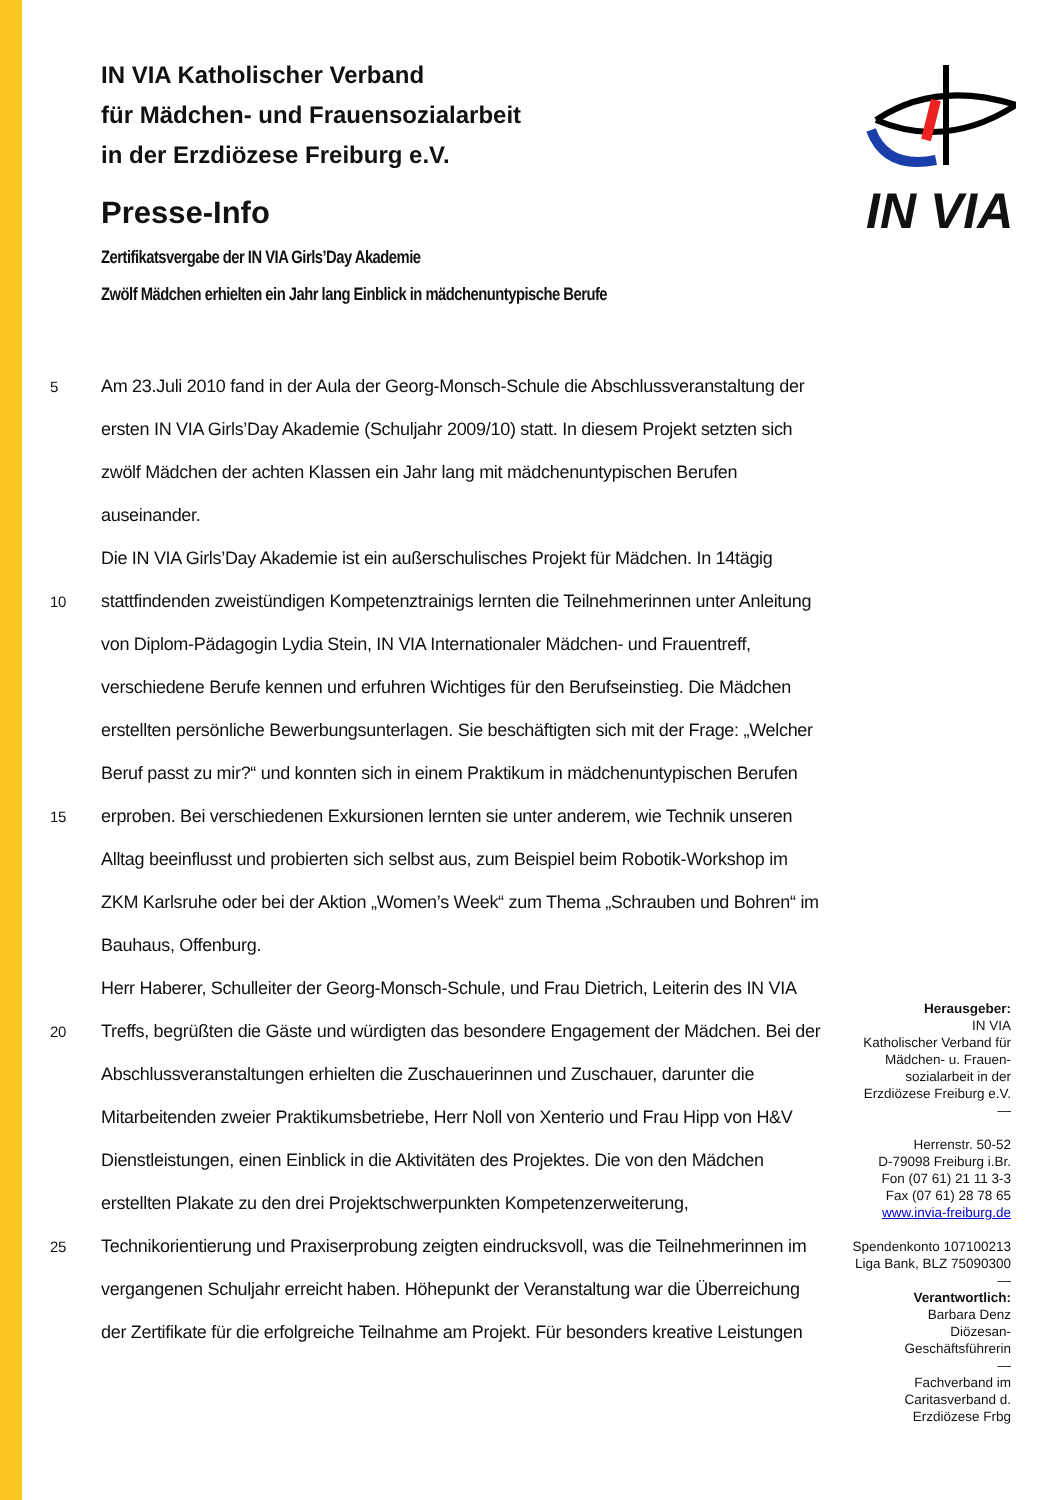IN VIA
IN VIA Katholischer Verband
für Mädchen- und Frauensozialarbeit
in der Erzdiözese Freiburg e.V.
Presse-Info
Zertifikatsvergabe der IN VIA Girls’Day Akademie
Zwölf Mädchen erhielten ein Jahr lang Einblick in mädchenuntypische Berufe
5 Am 23.Juli 2010 fand in der Aula der Georg-Monsch-Schule die Abschlussveranstaltung der
ersten IN VIA Girls’Day Akademie (Schuljahr 2009/10) statt. In diesem Projekt setzten sich
zwölf Mädchen der achten Klassen ein Jahr lang mit mädchenuntypischen Berufen
auseinander.
Die IN VIA Girls’Day Akademie ist ein außerschulisches Projekt für Mädchen. In 14tägig
10 stattfindenden zweistündigen Kompetenztrainigs lernten die Teilnehmerinnen unter Anleitung
von Diplom-Pädagogin Lydia Stein, IN VIA Internationaler Mädchen- und Frauentreff,
verschiedene Berufe kennen und erfuhren Wichtiges für den Berufseinstieg. Die Mädchen
erstellten persönliche Bewerbungsunterlagen. Sie beschäftigten sich mit der Frage: „Welcher
Beruf passt zu mir?“ und konnten sich in einem Praktikum in mädchenuntypischen Berufen
15 erproben. Bei verschiedenen Exkursionen lernten sie unter anderem, wie Technik unseren
Alltag beeinflusst und probierten sich selbst aus, zum Beispiel beim Robotik-Workshop im
ZKM Karlsruhe oder bei der Aktion „Women’s Week“ zum Thema „Schrauben und Bohren“ im
Bauhaus, Offenburg.
Herr Haberer, Schulleiter der Georg-Monsch-Schule, und Frau Dietrich, Leiterin des IN VIA
20 Treffs, begrüßten die Gäste und würdigten das besondere Engagement der Mädchen. Bei der
Abschlussveranstaltungen erhielten die Zuschauerinnen und Zuschauer, darunter die
Mitarbeitenden zweier Praktikumsbetriebe, Herr Noll von Xenterio und Frau Hipp von H&V
Dienstleistungen, einen Einblick in die Aktivitäten des Projektes. Die von den Mädchen
erstellten Plakate zu den drei Projektschwerpunkten Kompetenzerweiterung,
25 Technikorientierung und Praxiserprobung zeigten eindrucksvoll, was die Teilnehmerinnen im
vergangenen Schuljahr erreicht haben. Höhepunkt der Veranstaltung war die Überreichung
der Zertifikate für die erfolgreiche Teilnahme am Projekt. Für besonders kreative Leistungen
Herausgeber:
IN VIA
Katholischer Verband für
Mädchen- u. Frauen-
sozialarbeit in der
Erzdiözese Freiburg e.V.
—
Herrenstr. 50-52
D-79098 Freiburg i.Br.
Fon (07 61) 21 11 3-3
Fax (07 61) 28 78 65
www.invia-freiburg.de
Spendenkonto 107100213
Liga Bank, BLZ 75090300
—
Verantwortlich:
Barbara Denz
Diözesan-
Geschäftsführerin
—
Fachverband im
Caritasverband d.
Erzdiözese Frbg